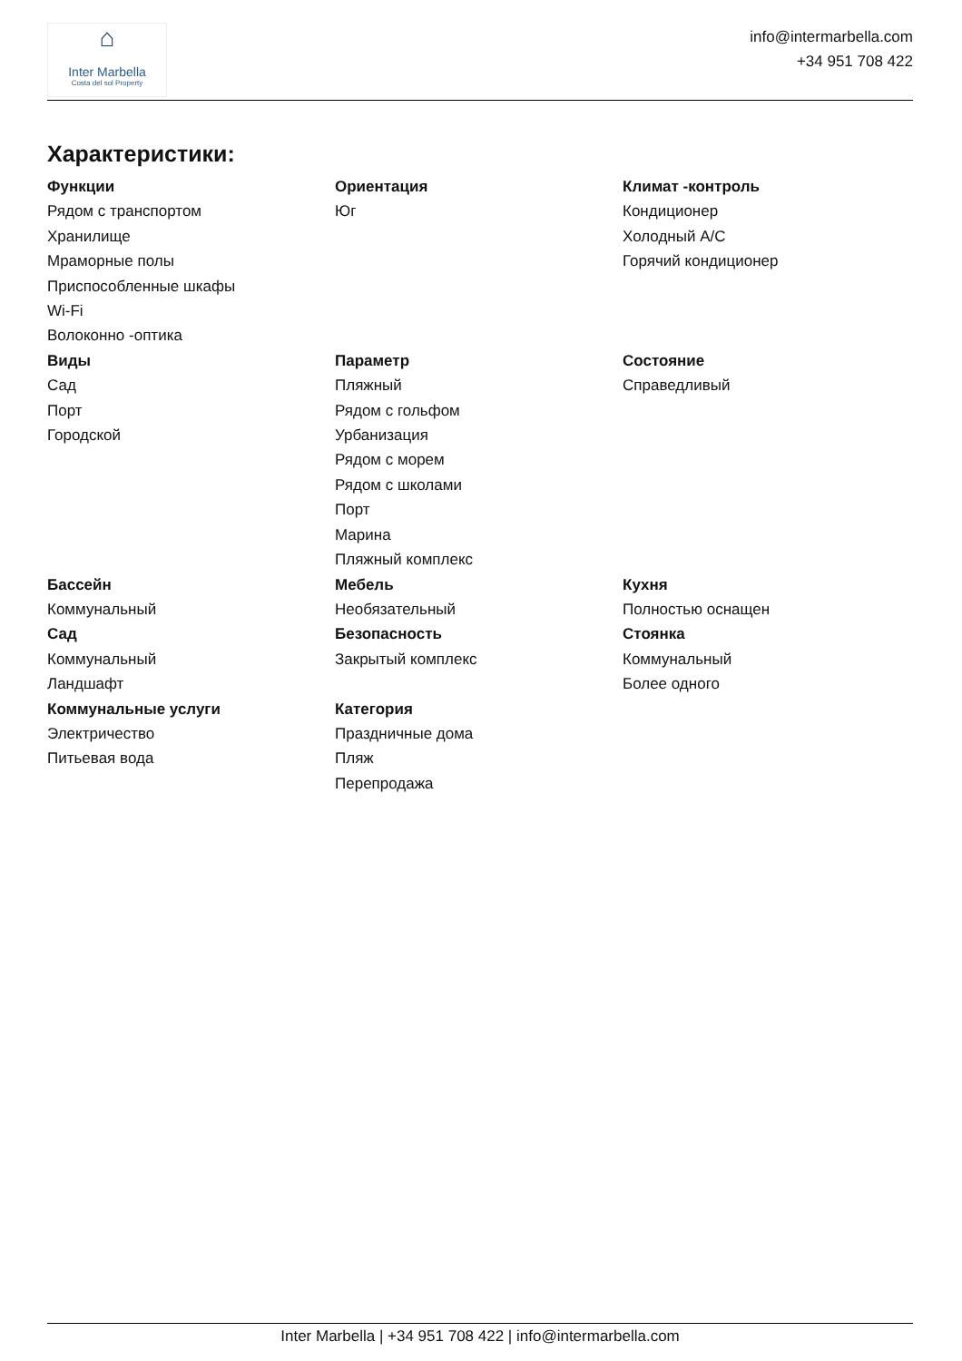⌂
Inter Marbella
Costa del sol Property
info@intermarbella.com
+34 951 708 422
Характеристики:
Функции
Рядом с транспортом
Хранилище
Мраморные полы
Приспособленные шкафы
Wi-Fi
Волоконно -оптика
Ориентация
Юг
Климат -контроль
Кондиционер
Холодный A/C
Горячий кондиционер
Виды
Сад
Порт
Городской
Параметр
Пляжный
Рядом с гольфом
Урбанизация
Рядом с морем
Рядом с школами
Порт
Марина
Пляжный комплекс
Состояние
Справедливый
Бассейн
Коммунальный
Сад
Коммунальный
Ландшафт
Коммунальные услуги
Электричество
Питьевая вода
Мебель
Необязательный
Безопасность
Закрытый комплекс
Категория
Праздничные дома
Пляж
Перепродажа
Кухня
Полностью оснащен
Стоянка
Коммунальный
Более одного
Inter Marbella | +34 951 708 422 | info@intermarbella.com